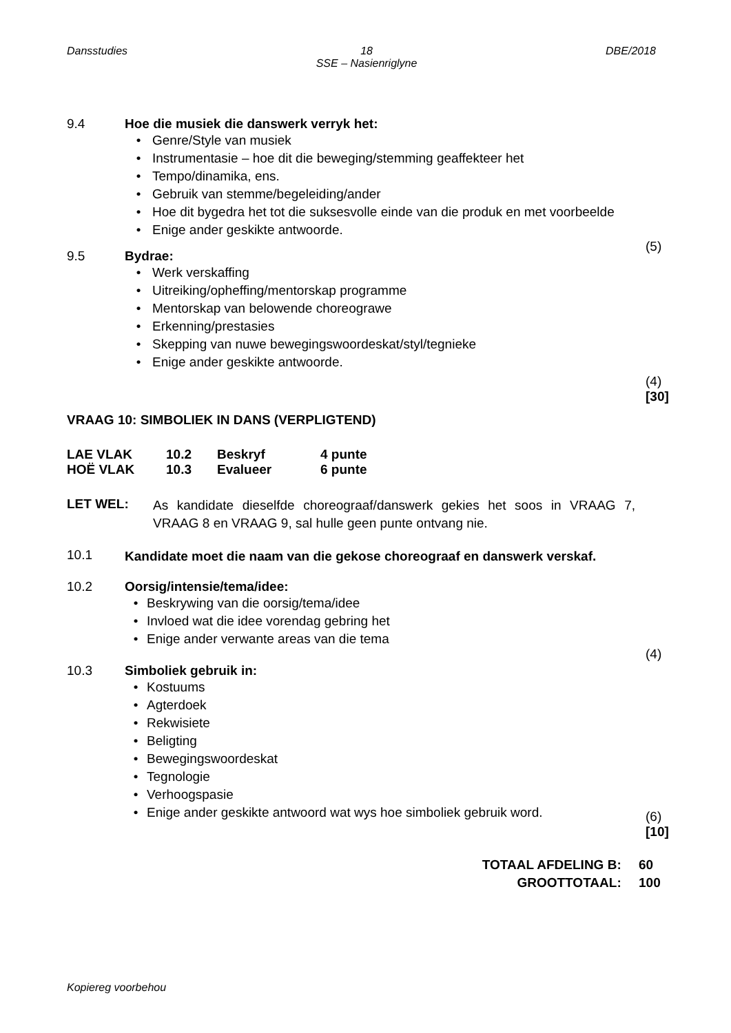Dansstudies 18
SSE – Nasienriglyne DBE/2018
9.4 Hoe die musiek die danswerk verryk het:
• Genre/Style van musiek
• Instrumentasie – hoe dit die beweging/stemming geaffekteer het
• Tempo/dinamika, ens.
• Gebruik van stemme/begeleiding/ander
• Hoe dit bygedra het tot die suksesvolle einde van die produk en met voorbeelde
• Enige ander geskikte antwoorde.
(5)
9.5 Bydrae:
• Werk verskaffing
• Uitreiking/opheffing/mentorskap programme
• Mentorskap van belowende choreograwe
• Erkenning/prestasies
• Skepping van nuwe bewegingswoordeskat/styl/tegnieke
• Enige ander geskikte antwoorde.
(4)
[30]
VRAAG 10: SIMBOLIEK IN DANS (VERPLIGTEND)
LAE VLAK 10.2 Beskryf 4 punte
HOË VLAK 10.3 Evalueer 6 punte
LET WEL:
As kandidate dieselfde choreograaf/danswerk gekies het soos in VRAAG 7, VRAAG 8 en VRAAG 9, sal hulle geen punte ontvang nie.
10.1
Kandidate moet die naam van die gekose choreograaf en danswerk verskaf.
10.2 Oorsig/intensie/tema/idee:
• Beskrywing van die oorsig/tema/idee
• Invloed wat die idee vorendag gebring het
• Enige ander verwante areas van die tema
(4)
10.3 Simboliek gebruik in:
• Kostuums
• Agterdoek
• Rekwisiete
• Beligting
• Bewegingswoordeskat
• Tegnologie
• Verhoogspasie
• Enige ander geskikte antwoord wat wys hoe simboliek gebruik word.
(6)
[10]
TOTAAL AFDELING B: 60
GROOTTOTAAL: 100
Kopiereg voorbehou